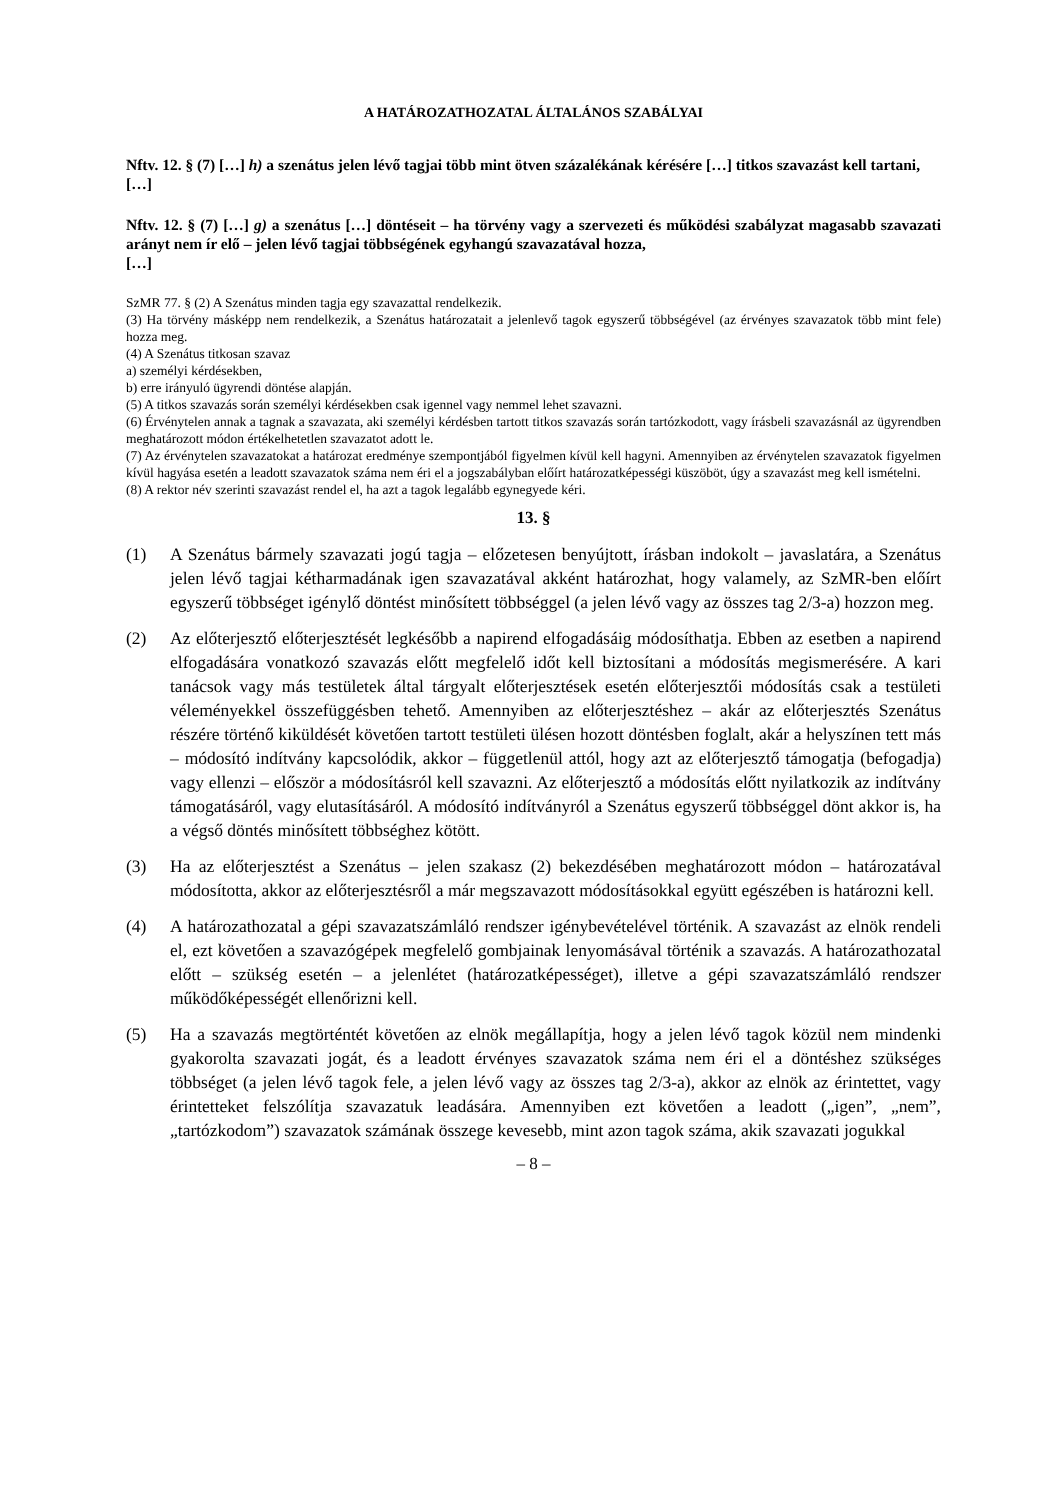A HATÁROZATHOZATAL ÁLTALÁNOS SZABÁLYAI
Nftv. 12. § (7) […] h) a szenátus jelen lévő tagjai több mint ötven százalékának kérésére […] titkos szavazást kell tartani,
[…]
Nftv. 12. § (7) […] g) a szenátus […] döntéseit – ha törvény vagy a szervezeti és működési szabályzat magasabb szavazati arányt nem ír elő – jelen lévő tagjai többségének egyhangú szavazatával hozza,
[…]
SzMR 77. § (2) A Szenátus minden tagja egy szavazattal rendelkezik.
(3) Ha törvény másképp nem rendelkezik, a Szenátus határozatait a jelenlevő tagok egyszerű többségével (az érvényes szavazatok több mint fele) hozza meg.
(4) A Szenátus titkosan szavaz
a) személyi kérdésekben,
b) erre irányuló ügyrendi döntése alapján.
(5) A titkos szavazás során személyi kérdésekben csak igennel vagy nemmel lehet szavazni.
(6) Érvénytelen annak a tagnak a szavazata, aki személyi kérdésben tartott titkos szavazás során tartózkodott, vagy írásbeli szavazásnál az ügyrendben meghatározott módon értékelhetetlen szavazatot adott le.
(7) Az érvénytelen szavazatokat a határozat eredménye szempontjából figyelmen kívül kell hagyni. Amennyiben az érvénytelen szavazatok figyelmen kívül hagyása esetén a leadott szavazatok száma nem éri el a jogszabályban előírt határozatképességi küszöböt, úgy a szavazást meg kell ismételni.
(8) A rektor név szerinti szavazást rendel el, ha azt a tagok legalább egynegyede kéri.
13. §
(1) A Szenátus bármely szavazati jogú tagja – előzetesen benyújtott, írásban indokolt – javaslatára, a Szenátus jelen lévő tagjai kétharmadának igen szavazatával akként határozhat, hogy valamely, az SzMR-ben előírt egyszerű többséget igénylő döntést minősített többséggel (a jelen lévő vagy az összes tag 2/3-a) hozzon meg.
(2) Az előterjesztő előterjesztését legkésőbb a napirend elfogadásáig módosíthatja. Ebben az esetben a napirend elfogadására vonatkozó szavazás előtt megfelelő időt kell biztosítani a módosítás megismerésére. A kari tanácsok vagy más testületek által tárgyalt előterjesztések esetén előterjesztői módosítás csak a testületi véleményekkel összefüggésben tehető. Amennyiben az előterjesztéshez – akár az előterjesztés Szenátus részére történő kiküldését követően tartott testületi ülésen hozott döntésben foglalt, akár a helyszínen tett más – módosító indítvány kapcsolódik, akkor – függetlenül attól, hogy azt az előterjesztő támogatja (befogadja) vagy ellenzi – először a módosításról kell szavazni. Az előterjesztő a módosítás előtt nyilatkozik az indítvány támogatásáról, vagy elutasításáról. A módosító indítványról a Szenátus egyszerű többséggel dönt akkor is, ha a végső döntés minősített többséghez kötött.
(3) Ha az előterjesztést a Szenátus – jelen szakasz (2) bekezdésében meghatározott módon – határozatával módosította, akkor az előterjesztésről a már megszavazott módosításokkal együtt egészében is határozni kell.
(4) A határozathozatal a gépi szavazatszámláló rendszer igénybevételével történik. A szavazást az elnök rendeli el, ezt követően a szavazógépek megfelelő gombjainak lenyomásával történik a szavazás. A határozathozatal előtt – szükség esetén – a jelenlétet (határozatképességet), illetve a gépi szavazatszámláló rendszer működőképességét ellenőrizni kell.
(5) Ha a szavazás megtörténtét követően az elnök megállapítja, hogy a jelen lévő tagok közül nem mindenki gyakorolta szavazati jogát, és a leadott érvényes szavazatok száma nem éri el a döntéshez szükséges többséget (a jelen lévő tagok fele, a jelen lévő vagy az összes tag 2/3-a), akkor az elnök az érintettet, vagy érintetteket felszólítja szavazatuk leadására. Amennyiben ezt követően a leadott („igen”, „nem”, „tartózkodom”) szavazatok számának összege kevesebb, mint azon tagok száma, akik szavazati jogukkal
– 8 –